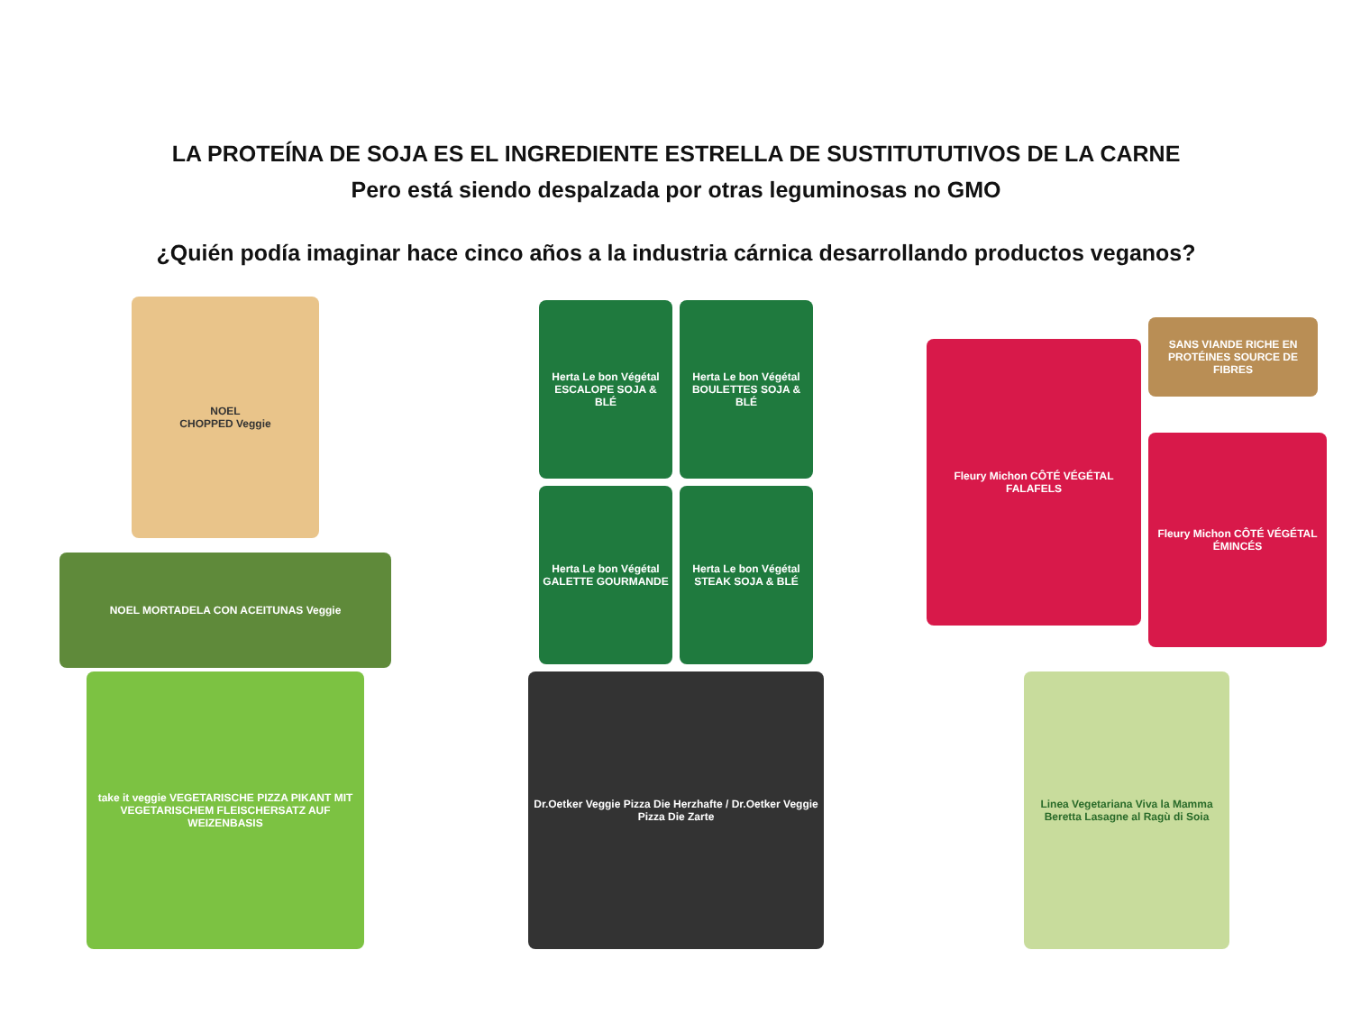LA PROTEÍNA DE SOJA ES EL INGREDIENTE ESTRELLA DE SUSTITUTUTIVOS DE LA CARNE
Pero está siendo despalzada por otras leguminosas no GMO
¿Quién podía imaginar hace cinco años a la industria cárnica desarrollando productos veganos?
NOEL
CHOPPED Veggie
NOEL MORTADELA CON ACEITUNAS Veggie
Herta Le bon Végétal ESCALOPE SOJA & BLÉ
Herta Le bon Végétal BOULETTES SOJA & BLÉ
Herta Le bon Végétal GALETTE GOURMANDE
Herta Le bon Végétal STEAK SOJA & BLÉ
Fleury Michon CÔTÉ VÉGÉTAL FALAFELS
SANS VIANDE RICHE EN PROTÉINES SOURCE DE FIBRES
Fleury Michon CÔTÉ VÉGÉTAL ÉMINCÉS
take it veggie VEGETARISCHE PIZZA PIKANT MIT VEGETARISCHEM FLEISCHERSATZ AUF WEIZENBASIS
Dr.Oetker Veggie Pizza Die Herzhafte / Dr.Oetker Veggie Pizza Die Zarte
Linea Vegetariana Viva la Mamma Beretta Lasagne al Ragù di Soia